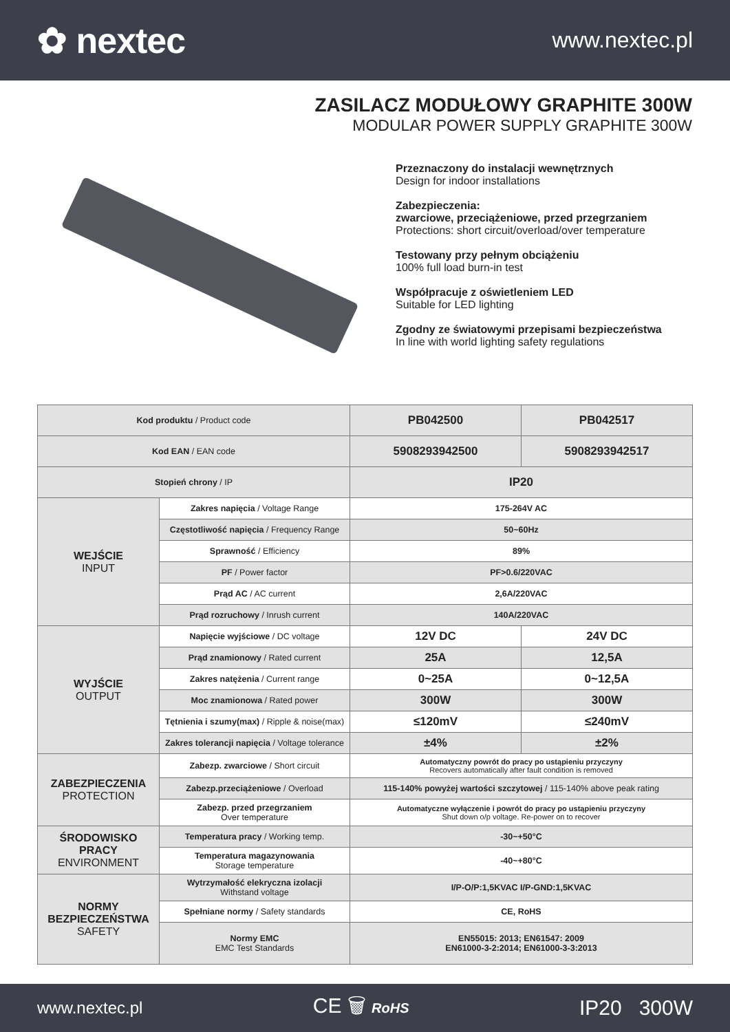✿ nextec
www.nextec.pl
ZASILACZ MODUŁOWY GRAPHITE 300W
MODULAR POWER SUPPLY GRAPHITE 300W
Przeznaczony do instalacji wewnętrznych
Design for indoor installations
Zabezpieczenia:
zwarciowe, przeciążeniowe, przed przegrzaniem
Protections: short circuit/overload/over temperature
Testowany przy pełnym obciążeniu
100% full load burn-in test
Współpracuje z oświetleniem LED
Suitable for LED lighting
Zgodny ze światowymi przepisami bezpieczeństwa
In line with world lighting safety regulations
| Kod produktu / Product code | | PB042500 | PB042517 |
| Kod EAN / EAN code | | 5908293942500 | 5908293942517 |
| Stopień chrony / IP | | IP20 | |
| WEJŚCIE INPUT | Zakres napięcia / Voltage Range | 175-264V AC | |
| | Częstotliwość napięcia / Frequency Range | 50~60Hz | |
| | Sprawność / Efficiency | 89% | |
| | PF / Power factor | PF>0.6/220VAC | |
| | Prąd AC / AC current | 2,6A/220VAC | |
| | Prąd rozruchowy / Inrush current | 140A/220VAC | |
| WYJŚCIE OUTPUT | Napięcie wyjściowe / DC voltage | 12V DC | 24V DC |
| | Prąd znamionowy / Rated current | 25A | 12,5A |
| | Zakres natężenia / Current range | 0~25A | 0~12,5A |
| | Moc znamionowa / Rated power | 300W | 300W |
| | Tętnienia i szumy(max) / Ripple & noise(max) | ≤120mV | ≤240mV |
| | Zakres tolerancji napięcia / Voltage tolerance | ±4% | ±2% |
| ZABEZPIECZENIA PROTECTION | Zabezp. zwarciowe / Short circuit | Automatyczny powrót do pracy po ustąpieniu przyczyny Recovers automatically after fault condition is removed | |
| | Zabezp.przeciążeniowe / Overload | 115-140% powyżej wartości szczytowej / 115-140% above peak rating | |
| | Zabezp. przed przegrzaniem Over temperature | Automatyczne wyłączenie i powrót do pracy po ustąpieniu przyczyny Shut down o/p voltage. Re-power on to recover | |
| ŚRODOWISKO PRACY ENVIRONMENT | Temperatura pracy / Working temp. | -30~+50°C | |
| | Temperatura magazynowania Storage temperature | -40~+80°C | |
| NORMY BEZPIECZEŃSTWA SAFETY | Wytrzymałość elekryczna izolacji Withstand voltage | I/P-O/P:1,5KVAC I/P-GND:1,5KVAC | |
| | Spełniane normy / Safety standards | CE, RoHS | |
| | Normy EMC EMC Test Standards | EN55015: 2013; EN61547: 2009 EN61000-3-2:2014; EN61000-3-3:2013 | |
www.nextec.pl CE 🗑 RoHS IP20 300W